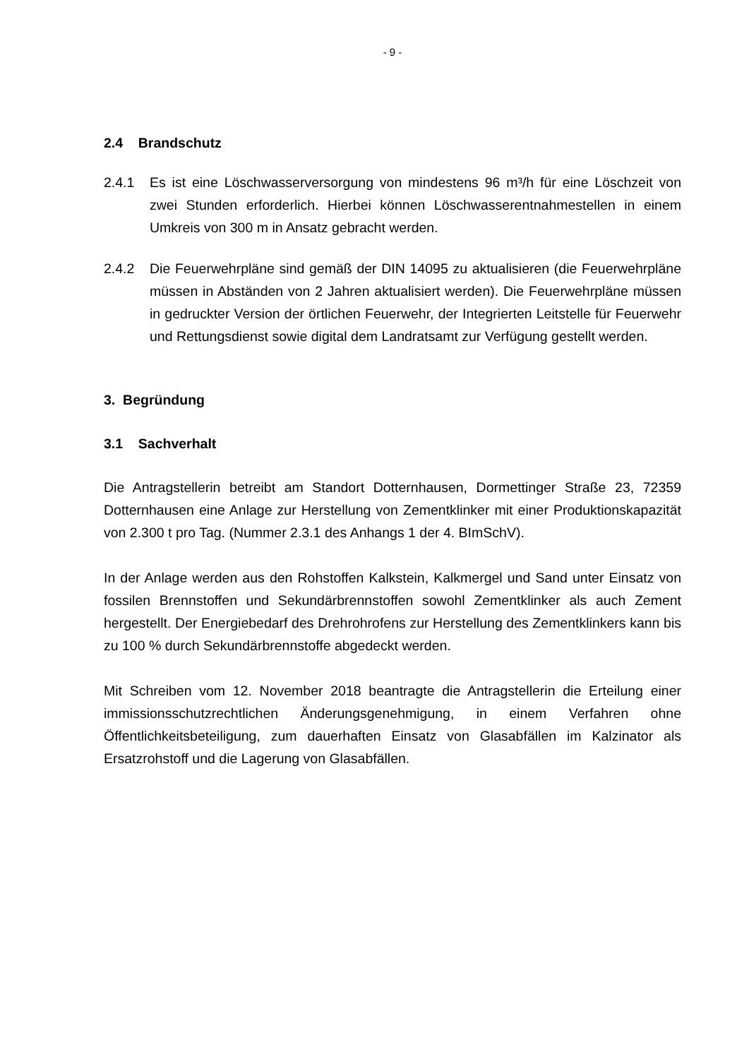- 9 -
2.4 Brandschutz
2.4.1 Es ist eine Löschwasserversorgung von mindestens 96 m³/h für eine Löschzeit von zwei Stunden erforderlich. Hierbei können Löschwasserentnahmestellen in einem Umkreis von 300 m in Ansatz gebracht werden.
2.4.2 Die Feuerwehrpläne sind gemäß der DIN 14095 zu aktualisieren (die Feuerwehrpläne müssen in Abständen von 2 Jahren aktualisiert werden). Die Feuerwehrpläne müssen in gedruckter Version der örtlichen Feuerwehr, der Integrierten Leitstelle für Feuerwehr und Rettungsdienst sowie digital dem Landratsamt zur Verfügung gestellt werden.
3. Begründung
3.1 Sachverhalt
Die Antragstellerin betreibt am Standort Dotternhausen, Dormettinger Straße 23, 72359 Dotternhausen eine Anlage zur Herstellung von Zementklinker mit einer Produktionskapazität von 2.300 t pro Tag. (Nummer 2.3.1 des Anhangs 1 der 4. BImSchV).
In der Anlage werden aus den Rohstoffen Kalkstein, Kalkmergel und Sand unter Einsatz von fossilen Brennstoffen und Sekundärbrennstoffen sowohl Zementklinker als auch Zement hergestellt. Der Energiebedarf des Drehrohrofens zur Herstellung des Zementklinkers kann bis zu 100 % durch Sekundärbrennstoffe abgedeckt werden.
Mit Schreiben vom 12. November 2018 beantragte die Antragstellerin die Erteilung einer immissionsschutzrechtlichen Änderungsgenehmigung, in einem Verfahren ohne Öffentlichkeitsbeteiligung, zum dauerhaften Einsatz von Glasabfällen im Kalzinator als Ersatzrohstoff und die Lagerung von Glasabfällen.